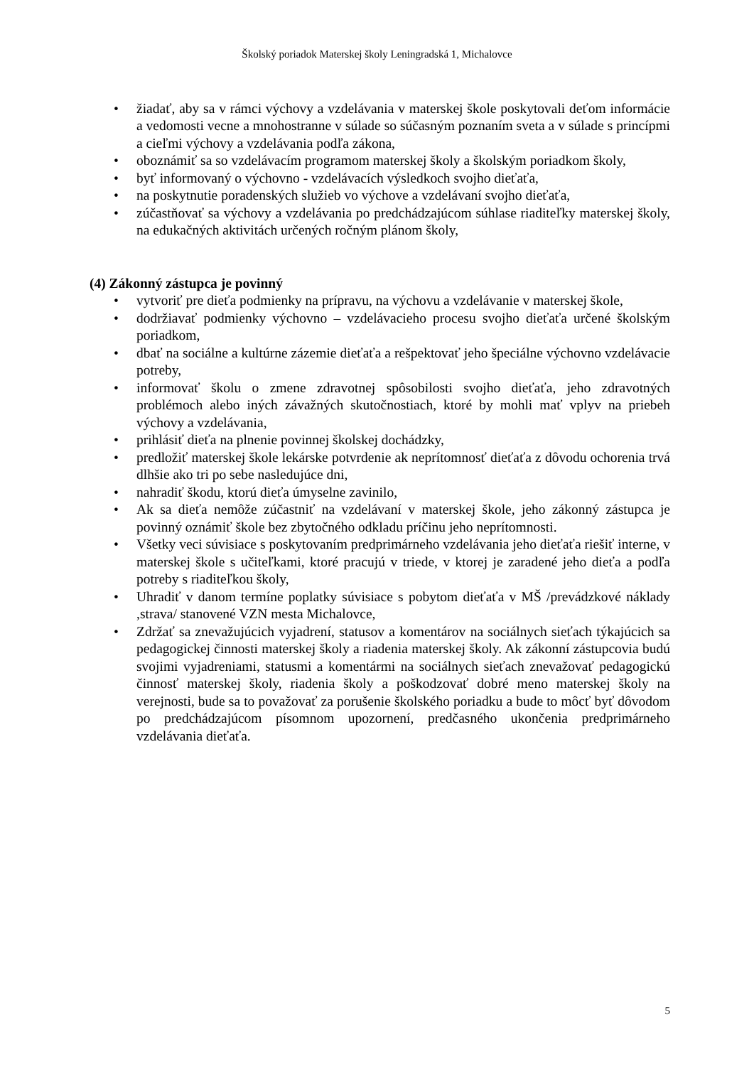Školský poriadok Materskej školy Leningradská 1, Michalovce
• žiadať, aby sa v rámci výchovy a vzdelávania v materskej škole poskytovali deťom informácie a vedomosti vecne a mnohostranne v súlade so súčasným poznaním sveta a v súlade s princípmi a cieľmi výchovy a vzdelávania podľa zákona,
• oboznámiť sa so vzdelávacím programom materskej školy a školským poriadkom školy,
• byť informovaný o výchovno - vzdelávacích výsledkoch svojho dieťaťa,
• na poskytnutie poradenských služieb vo výchove a vzdelávaní svojho dieťaťa,
• zúčastňovať sa výchovy a vzdelávania po predchádzajúcom súhlase riaditeľky materskej školy, na edukačných aktivitách určených ročným plánom školy,
(4) Zákonný zástupca je povinný
• vytvoriť pre dieťa podmienky na prípravu, na výchovu a vzdelávanie v materskej škole,
• dodržiavať podmienky výchovno – vzdelávacieho procesu svojho dieťaťa určené školským poriadkom,
• dbať na sociálne a kultúrne zázemie dieťaťa a rešpektovať jeho špeciálne výchovno vzdelávacie potreby,
• informovať školu o zmene zdravotnej spôsobilosti svojho dieťaťa, jeho zdravotných problémoch alebo iných závažných skutočnostiach, ktoré by mohli mať vplyv na priebeh výchovy a vzdelávania,
• prihlásiť dieťa na plnenie povinnej školskej dochádzky,
• predložiť materskej škole lekárske potvrdenie ak neprítomnosť dieťaťa z dôvodu ochorenia trvá dlhšie ako tri po sebe nasledujúce dni,
• nahradiť škodu, ktorú dieťa úmyselne zavinilo,
• Ak sa dieťa nemôže zúčastniť na vzdelávaní v materskej škole, jeho zákonný zástupca je povinný oznámiť škole bez zbytočného odkladu príčinu jeho neprítomnosti.
• Všetky veci súvisiace s poskytovaním predprimárneho vzdelávania jeho dieťaťa riešiť interne, v materskej škole s učiteľkami, ktoré pracujú v triede, v ktorej je zaradené jeho dieťa a podľa potreby s riaditeľkou školy,
• Uhradiť v danom termíne poplatky súvisiace s pobytom dieťaťa v MŠ /prevádzkové náklady ,strava/ stanovené VZN mesta Michalovce,
• Zdržať sa znevažujúcich vyjadrení, statusov a komentárov na sociálnych sieťach týkajúcich sa pedagogickej činnosti materskej školy a riadenia materskej školy. Ak zákonní zástupcovia budú svojimi vyjadreniami, statusmi a komentármi na sociálnych sieťach znevažovať pedagogickú činnosť materskej školy, riadenia školy a poškodzovať dobré meno materskej školy na verejnosti, bude sa to považovať za porušenie školského poriadku a bude to môcť byť dôvodom po predchádzajúcom písomnom upozornení, predčasného ukončenia predprimárneho vzdelávania dieťaťa.
5